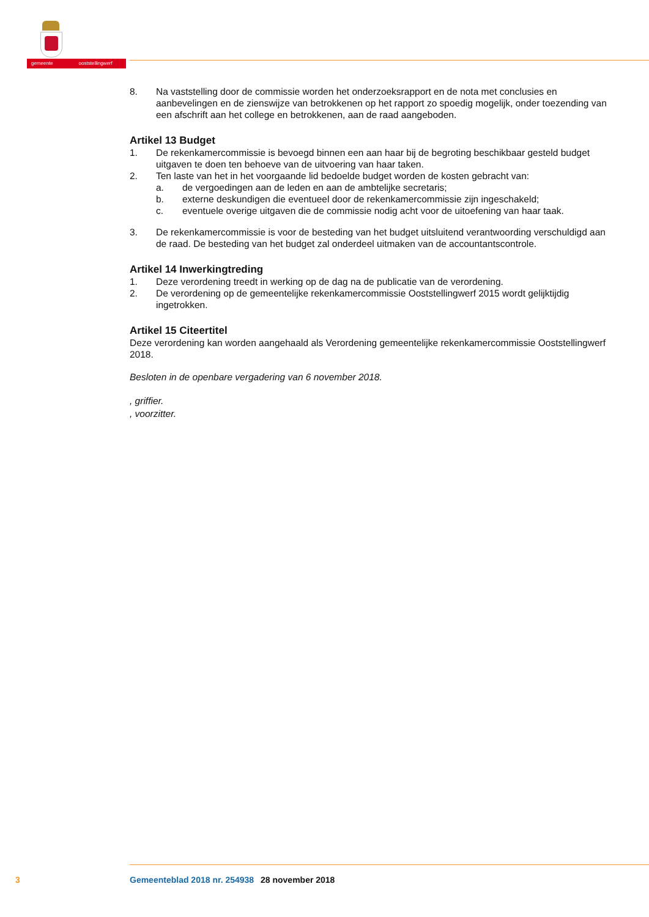gemeente ooststellingwerf
8. Na vaststelling door de commissie worden het onderzoeksrapport en de nota met conclusies en aanbevelingen en de zienswijze van betrokkenen op het rapport zo spoedig mogelijk, onder toezending van een afschrift aan het college en betrokkenen, aan de raad aangeboden.
Artikel 13 Budget
1. De rekenkamercommissie is bevoegd binnen een aan haar bij de begroting beschikbaar gesteld budget uitgaven te doen ten behoeve van de uitvoering van haar taken.
2. Ten laste van het in het voorgaande lid bedoelde budget worden de kosten gebracht van:
a. de vergoedingen aan de leden en aan de ambtelijke secretaris;
b. externe deskundigen die eventueel door de rekenkamercommissie zijn ingeschakeld;
c. eventuele overige uitgaven die de commissie nodig acht voor de uitoefening van haar taak.
3. De rekenkamercommissie is voor de besteding van het budget uitsluitend verantwoording verschuldigd aan de raad. De besteding van het budget zal onderdeel uitmaken van de accountantscontrole.
Artikel 14 Inwerkingtreding
1. Deze verordening treedt in werking op de dag na de publicatie van de verordening.
2. De verordening op de gemeentelijke rekenkamercommissie Ooststellingwerf 2015 wordt gelijktijdig ingetrokken.
Artikel 15 Citeertitel
Deze verordening kan worden aangehaald als Verordening gemeentelijke rekenkamercommissie Ooststellingwerf 2018.
Besloten in de openbare vergadering van 6 november 2018.
, griffier.
, voorzitter.
3 Gemeenteblad 2018 nr. 254938 28 november 2018